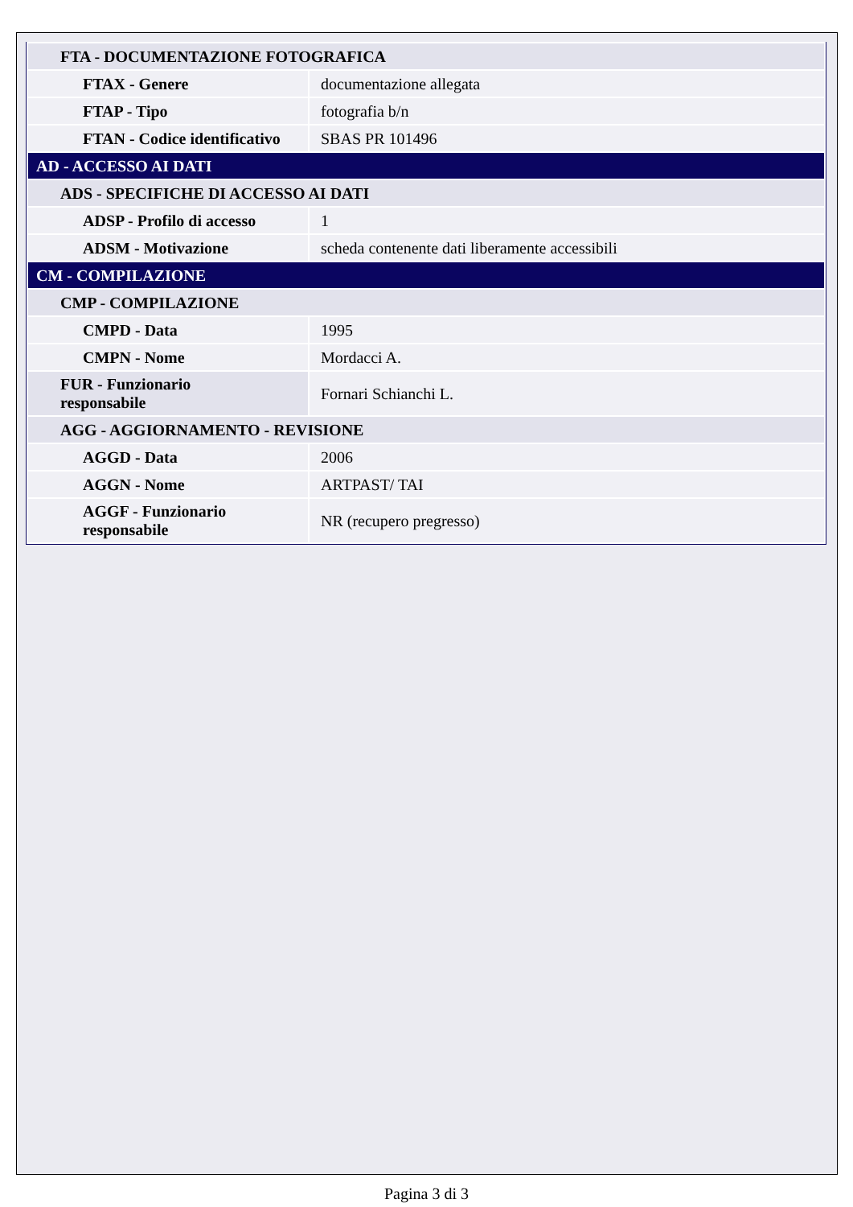| FTA - DOCUMENTAZIONE FOTOGRAFICA | |
| FTAX - Genere | documentazione allegata |
| FTAP - Tipo | fotografia b/n |
| FTAN - Codice identificativo | SBAS PR 101496 |
| AD - ACCESSO AI DATI | |
| ADS - SPECIFICHE DI ACCESSO AI DATI | |
| ADSP - Profilo di accesso | 1 |
| ADSM - Motivazione | scheda contenente dati liberamente accessibili |
| CM - COMPILAZIONE | |
| CMP - COMPILAZIONE | |
| CMPD - Data | 1995 |
| CMPN - Nome | Mordacci A. |
| FUR - Funzionario responsabile | Fornari Schianchi L. |
| AGG - AGGIORNAMENTO - REVISIONE | |
| AGGD - Data | 2006 |
| AGGN - Nome | ARTPAST/ TAI |
| AGGF - Funzionario responsabile | NR (recupero pregresso) |
Pagina 3 di 3